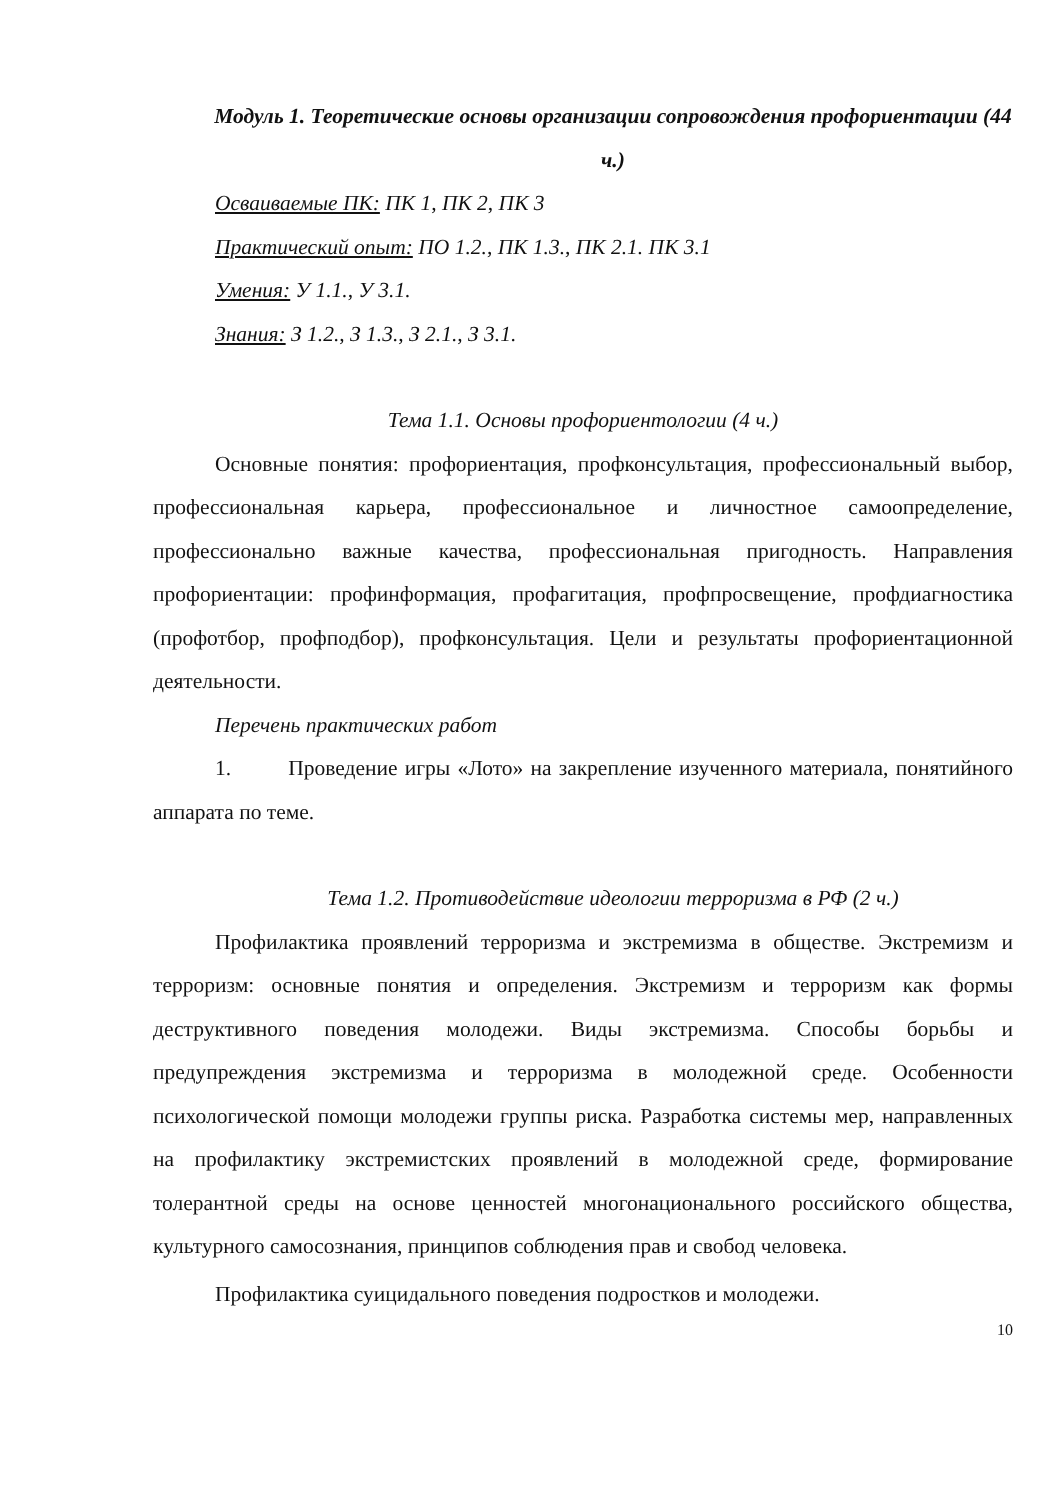Модуль 1. Теоретические основы организации сопровождения профориентации (44 ч.)
Осваиваемые ПК: ПК 1, ПК 2, ПК 3
Практический опыт: ПО 1.2., ПК 1.3., ПК 2.1. ПК 3.1
Умения: У 1.1., У 3.1.
Знания: З 1.2., З 1.3., З 2.1., З 3.1.
Тема 1.1. Основы профориентологии (4 ч.)
Основные понятия: профориентация, профконсультация, профессиональный выбор, профессиональная карьера, профессиональное и личностное самоопределение, профессионально важные качества, профессиональная пригодность. Направления профориентации: профинформация, профагитация, профпросвещение, профдиагностика (профотбор, профподбор), профконсультация. Цели и результаты профориентационной деятельности.
Перечень практических работ
1. Проведение игры «Лото» на закрепление изученного материала, понятийного аппарата по теме.
Тема 1.2. Противодействие идеологии терроризма в РФ (2 ч.)
Профилактика проявлений терроризма и экстремизма в обществе. Экстремизм и терроризм: основные понятия и определения. Экстремизм и терроризм как формы деструктивного поведения молодежи. Виды экстремизма. Способы борьбы и предупреждения экстремизма и терроризма в молодежной среде. Особенности психологической помощи молодежи группы риска. Разработка системы мер, направленных на профилактику экстремистских проявлений в молодежной среде, формирование толерантной среды на основе ценностей многонационального российского общества, культурного самосознания, принципов соблюдения прав и свобод человека.
Профилактика суицидального поведения подростков и молодежи.
10